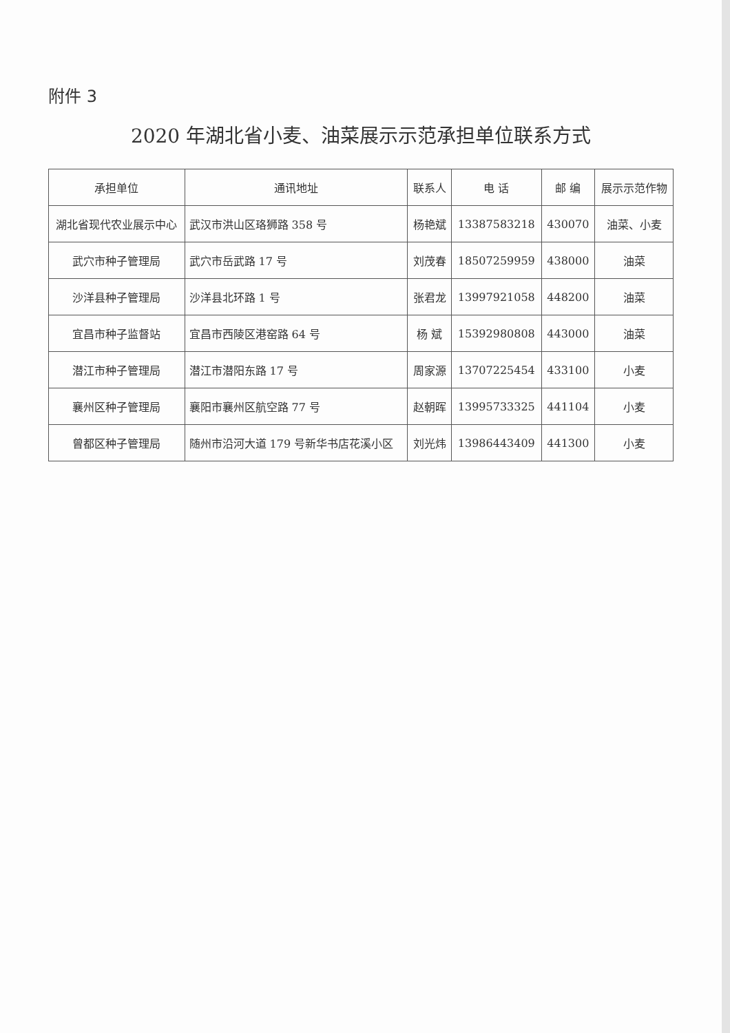附件 3
2020 年湖北省小麦、油菜展示示范承担单位联系方式
| 承担单位 | 通讯地址 | 联系人 | 电 话 | 邮 编 | 展示示范作物 |
| --- | --- | --- | --- | --- | --- |
| 湖北省现代农业展示中心 | 武汉市洪山区珞狮路 358 号 | 杨艳斌 | 13387583218 | 430070 | 油菜、小麦 |
| 武穴市种子管理局 | 武穴市岳武路 17 号 | 刘茂春 | 18507259959 | 438000 | 油菜 |
| 沙洋县种子管理局 | 沙洋县北环路 1 号 | 张君龙 | 13997921058 | 448200 | 油菜 |
| 宜昌市种子监督站 | 宜昌市西陵区港窑路 64 号 | 杨 斌 | 15392980808 | 443000 | 油菜 |
| 潜江市种子管理局 | 潜江市潜阳东路 17 号 | 周家源 | 13707225454 | 433100 | 小麦 |
| 襄州区种子管理局 | 襄阳市襄州区航空路 77 号 | 赵朝晖 | 13995733325 | 441104 | 小麦 |
| 曾都区种子管理局 | 随州市沿河大道 179 号新华书店花溪小区 | 刘光炜 | 13986443409 | 441300 | 小麦 |